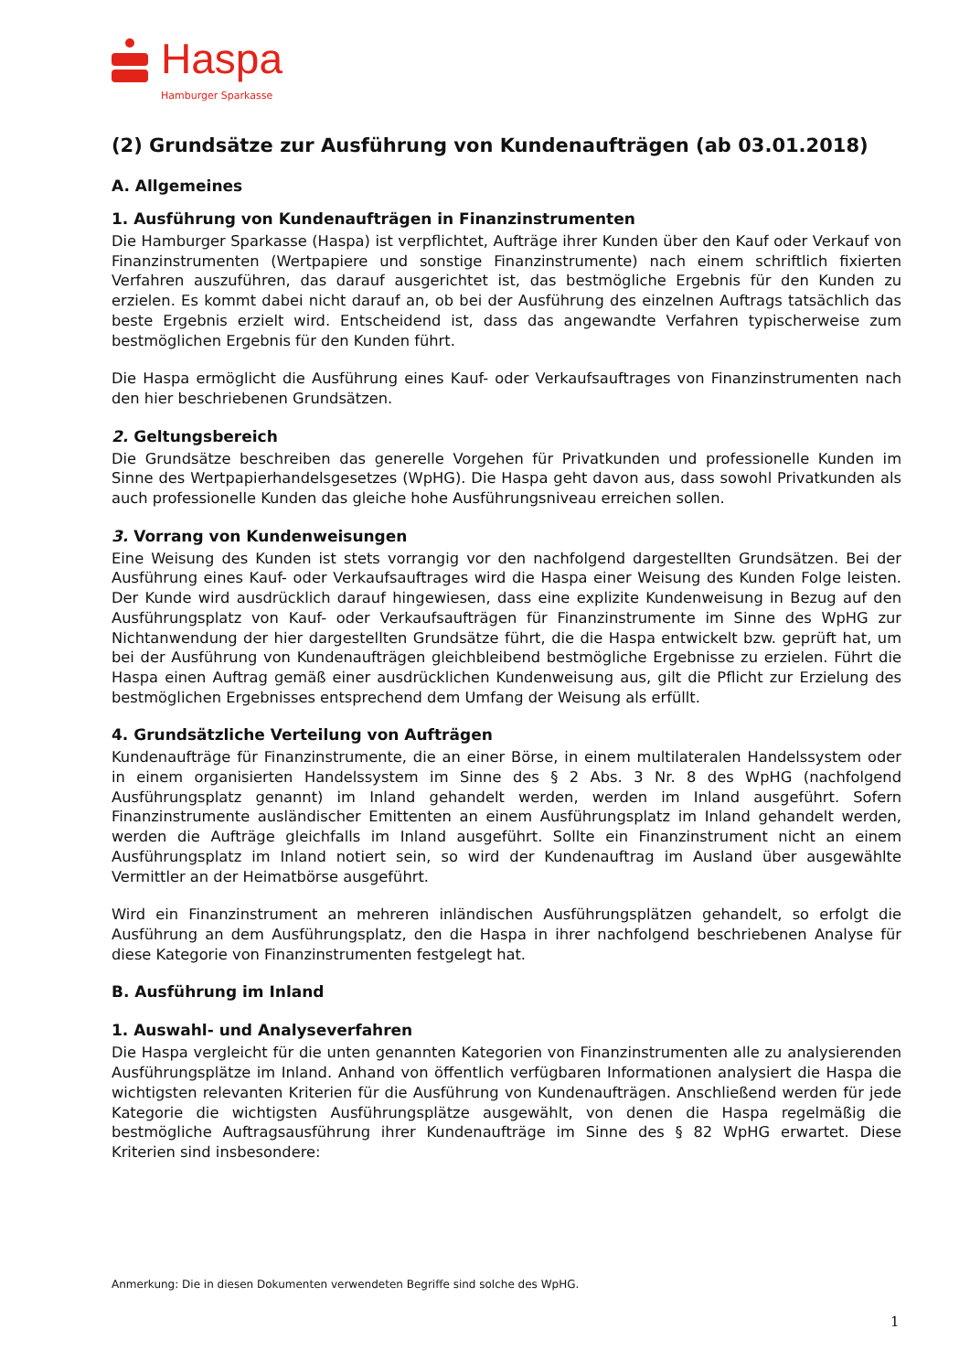Haspa
Hamburger Sparkasse
(2) Grundsätze zur Ausführung von Kundenaufträgen (ab 03.01.2018)
A. Allgemeines
1. Ausführung von Kundenaufträgen in Finanzinstrumenten
Die Hamburger Sparkasse (Haspa) ist verpflichtet, Aufträge ihrer Kunden über den Kauf oder Verkauf von Finanzinstrumenten (Wertpapiere und sonstige Finanzinstrumente) nach einem schriftlich fixierten Verfahren auszuführen, das darauf ausgerichtet ist, das bestmögliche Ergebnis für den Kunden zu erzielen. Es kommt dabei nicht darauf an, ob bei der Ausführung des einzelnen Auftrags tatsächlich das beste Ergebnis erzielt wird. Entscheidend ist, dass das angewandte Verfahren typischerweise zum bestmöglichen Ergebnis für den Kunden führt.
Die Haspa ermöglicht die Ausführung eines Kauf- oder Verkaufsauftrages von Finanzinstrumenten nach den hier beschriebenen Grundsätzen.
2. Geltungsbereich
Die Grundsätze beschreiben das generelle Vorgehen für Privatkunden und professionelle Kunden im Sinne des Wertpapierhandelsgesetzes (WpHG). Die Haspa geht davon aus, dass sowohl Privatkunden als auch professionelle Kunden das gleiche hohe Ausführungsniveau erreichen sollen.
3. Vorrang von Kundenweisungen
Eine Weisung des Kunden ist stets vorrangig vor den nachfolgend dargestellten Grundsätzen. Bei der Ausführung eines Kauf- oder Verkaufsauftrages wird die Haspa einer Weisung des Kunden Folge leisten. Der Kunde wird ausdrücklich darauf hingewiesen, dass eine explizite Kundenweisung in Bezug auf den Ausführungsplatz von Kauf- oder Verkaufsaufträgen für Finanzinstrumente im Sinne des WpHG zur Nichtanwendung der hier dargestellten Grundsätze führt, die die Haspa entwickelt bzw. geprüft hat, um bei der Ausführung von Kundenaufträgen gleichbleibend bestmögliche Ergebnisse zu erzielen. Führt die Haspa einen Auftrag gemäß einer ausdrücklichen Kundenweisung aus, gilt die Pflicht zur Erzielung des bestmöglichen Ergebnisses entsprechend dem Umfang der Weisung als erfüllt.
4. Grundsätzliche Verteilung von Aufträgen
Kundenaufträge für Finanzinstrumente, die an einer Börse, in einem multilateralen Handelssystem oder in einem organisierten Handelssystem im Sinne des § 2 Abs. 3 Nr. 8 des WpHG (nachfolgend Ausführungsplatz genannt) im Inland gehandelt werden, werden im Inland ausgeführt. Sofern Finanzinstrumente ausländischer Emittenten an einem Ausführungsplatz im Inland gehandelt werden, werden die Aufträge gleichfalls im Inland ausgeführt. Sollte ein Finanzinstrument nicht an einem Ausführungsplatz im Inland notiert sein, so wird der Kundenauftrag im Ausland über ausgewählte Vermittler an der Heimatbörse ausgeführt.
Wird ein Finanzinstrument an mehreren inländischen Ausführungsplätzen gehandelt, so erfolgt die Ausführung an dem Ausführungsplatz, den die Haspa in ihrer nachfolgend beschriebenen Analyse für diese Kategorie von Finanzinstrumenten festgelegt hat.
B. Ausführung im Inland
1. Auswahl- und Analyseverfahren
Die Haspa vergleicht für die unten genannten Kategorien von Finanzinstrumenten alle zu analysierenden Ausführungsplätze im Inland. Anhand von öffentlich verfügbaren Informationen analysiert die Haspa die wichtigsten relevanten Kriterien für die Ausführung von Kundenaufträgen. Anschließend werden für jede Kategorie die wichtigsten Ausführungsplätze ausgewählt, von denen die Haspa regelmäßig die bestmögliche Auftragsausführung ihrer Kundenaufträge im Sinne des § 82 WpHG erwartet. Diese Kriterien sind insbesondere:
Anmerkung: Die in diesen Dokumenten verwendeten Begriffe sind solche des WpHG.
1